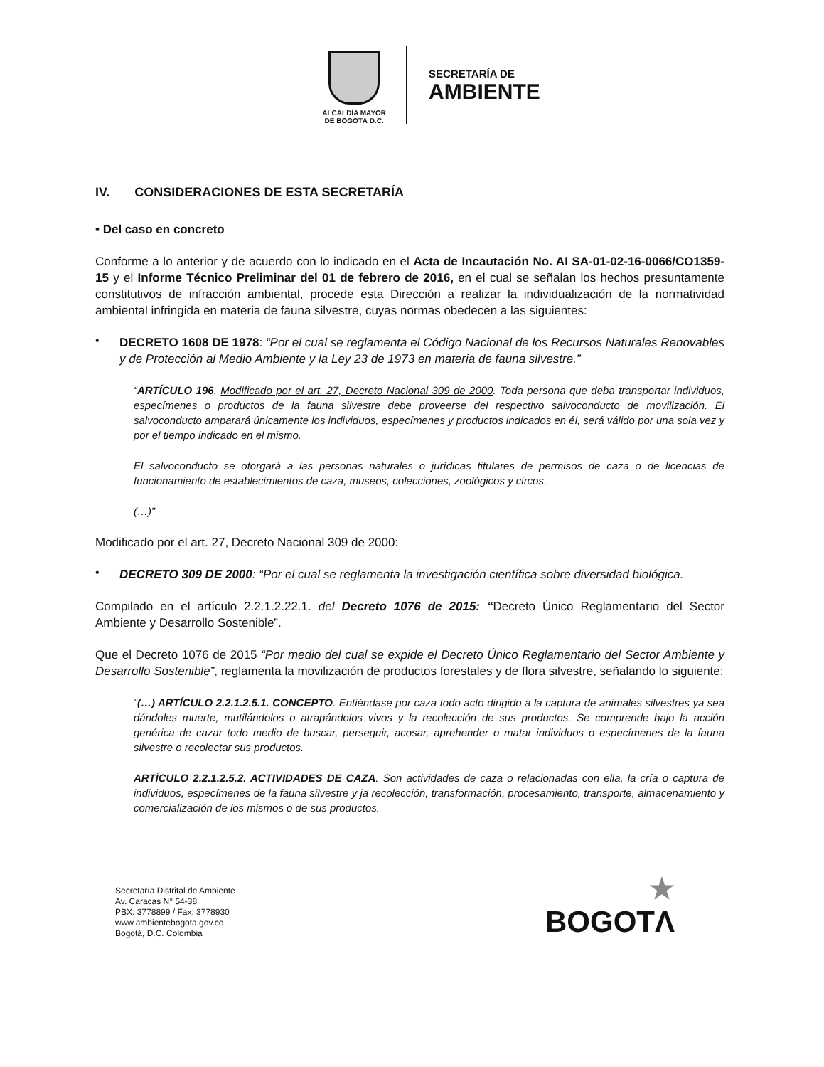ALCALDÍA MAYOR
DE BOGOTÁ D.C.
SECRETARÍA DE
AMBIENTE
IV. CONSIDERACIONES DE ESTA SECRETARÍA
• Del caso en concreto
Conforme a lo anterior y de acuerdo con lo indicado en el Acta de Incautación No. AI SA-01-02-16-0066/CO1359-15 y el Informe Técnico Preliminar del 01 de febrero de 2016, en el cual se señalan los hechos presuntamente constitutivos de infracción ambiental, procede esta Dirección a realizar la individualización de la normatividad ambiental infringida en materia de fauna silvestre, cuyas normas obedecen a las siguientes:
•
DECRETO 1608 DE 1978: “Por el cual se reglamenta el Código Nacional de los Recursos Naturales Renovables y de Protección al Medio Ambiente y la Ley 23 de 1973 en materia de fauna silvestre.”
“ARTÍCULO 196. Modificado por el art. 27, Decreto Nacional 309 de 2000. Toda persona que deba transportar individuos, especímenes o productos de la fauna silvestre debe proveerse del respectivo salvoconducto de movilización. El salvoconducto amparará únicamente los individuos, especímenes y productos indicados en él, será válido por una sola vez y por el tiempo indicado en el mismo.
El salvoconducto se otorgará a las personas naturales o jurídicas titulares de permisos de caza o de licencias de funcionamiento de establecimientos de caza, museos, colecciones, zoológicos y circos.
(…)”
Modificado por el art. 27, Decreto Nacional 309 de 2000:
•
DECRETO 309 DE 2000: “Por el cual se reglamenta la investigación científica sobre diversidad biológica.
Compilado en el artículo 2.2.1.2.22.1. del Decreto 1076 de 2015: “Decreto Único Reglamentario del Sector Ambiente y Desarrollo Sostenible”.
Que el Decreto 1076 de 2015 “Por medio del cual se expide el Decreto Único Reglamentario del Sector Ambiente y Desarrollo Sostenible”, reglamenta la movilización de productos forestales y de flora silvestre, señalando lo siguiente:
“(…) ARTÍCULO 2.2.1.2.5.1. CONCEPTO. Entiéndase por caza todo acto dirigido a la captura de animales silvestres ya sea dándoles muerte, mutilándolos o atrapándolos vivos y la recolección de sus productos. Se comprende bajo la acción genérica de cazar todo medio de buscar, perseguir, acosar, aprehender o matar individuos o especímenes de la fauna silvestre o recolectar sus productos.
ARTÍCULO 2.2.1.2.5.2. ACTIVIDADES DE CAZA. Son actividades de caza o relacionadas con ella, la cría o captura de individuos, especímenes de la fauna silvestre y ja recolección, transformación, procesamiento, transporte, almacenamiento y comercialización de los mismos o de sus productos.
Secretaría Distrital de Ambiente
Av. Caracas N° 54-38
PBX: 3778899 / Fax: 3778930
www.ambientebogota.gov.co
Bogotá, D.C. Colombia
★
BOGOTΛ